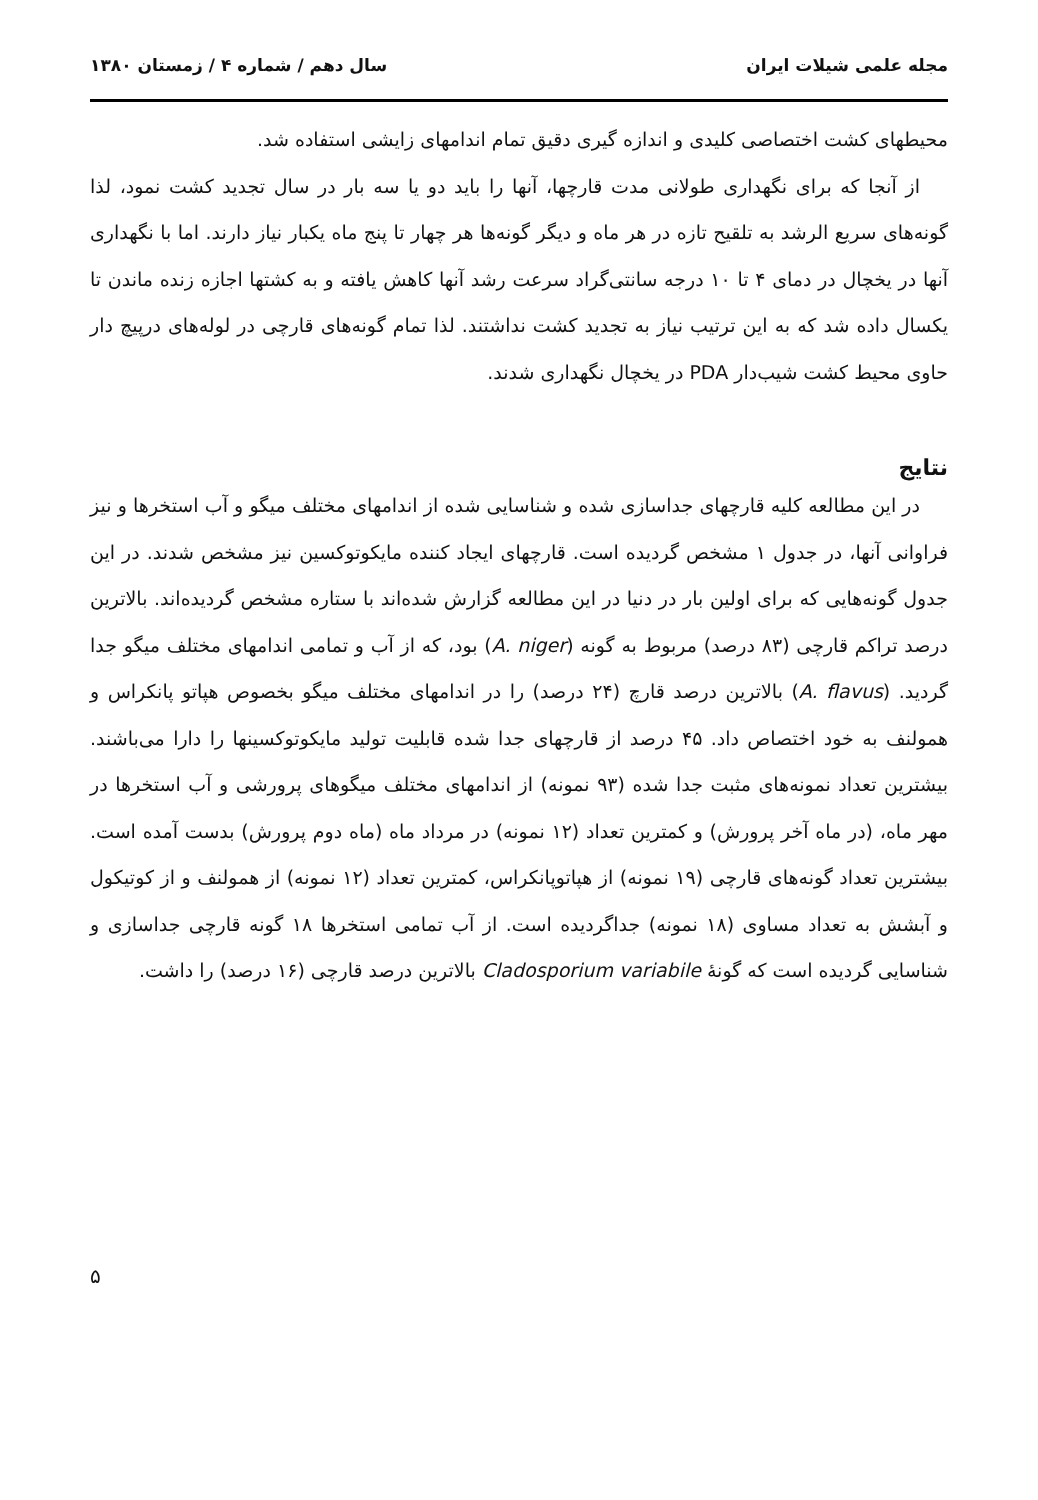مجله علمی شیلات ایران سال دهم / شماره ۴ / زمستان ۱۳۸۰
محیطهای کشت اختصاصی کلیدی و اندازه گیری دقیق تمام اندامهای زایشی استفاده شد.
از آنجا که برای نگهداری طولانی مدت قارچها، آنها را باید دو یا سه بار در سال تجدید کشت نمود، لذا گونه‌های سریع الرشد به تلقیح تازه در هر ماه و دیگر گونه‌ها هر چهار تا پنج ماه یکبار نیاز دارند. اما با نگهداری آنها در یخچال در دمای ۴ تا ۱۰ درجه سانتی‌گراد سرعت رشد آنها کاهش یافته و به کشتها اجازه زنده ماندن تا یکسال داده شد که به این ترتیب نیاز به تجدید کشت نداشتند. لذا تمام گونه‌های قارچی در لوله‌های درپیچ دار حاوی محیط کشت شیب‌دار PDA در یخچال نگهداری شدند.
نتایج
در این مطالعه کلیه قارچهای جداسازی شده و شناسایی شده از اندامهای مختلف میگو و آب استخرها و نیز فراوانی آنها، در جدول ۱ مشخص گردیده است. قارچهای ایجاد کننده مایکوتوکسین نیز مشخص شدند. در این جدول گونه‌هایی که برای اولین بار در دنیا در این مطالعه گزارش شده‌اند با ستاره مشخص گردیده‌اند. بالاترین درصد تراکم قارچی (۸۳ درصد) مربوط به گونه (A. niger) بود، که از آب و تمامی اندامهای مختلف میگو جدا گردید. (A. flavus) بالاترین درصد قارچ (۲۴ درصد) را در اندامهای مختلف میگو بخصوص هپاتو پانکراس و همولنف به خود اختصاص داد. ۴۵ درصد از قارچهای جدا شده قابلیت تولید مایکوتوکسینها را دارا می‌باشند. بیشترین تعداد نمونه‌های مثبت جدا شده (۹۳ نمونه) از اندامهای مختلف میگوهای پرورشی و آب استخرها در مهر ماه، (در ماه آخر پرورش) و کمترین تعداد (۱۲ نمونه) در مرداد ماه (ماه دوم پرورش) بدست آمده است. بیشترین تعداد گونه‌های قارچی (۱۹ نمونه) از هپاتوپانکراس، کمترین تعداد (۱۲ نمونه) از همولنف و از کوتیکول و آبشش به تعداد مساوی (۱۸ نمونه) جداگردیده است. از آب تمامی استخرها ۱۸ گونه قارچی جداسازی و شناسایی گردیده است که گونهٔ Cladosporium variabile بالاترین درصد قارچی (۱۶ درصد) را داشت.
۵